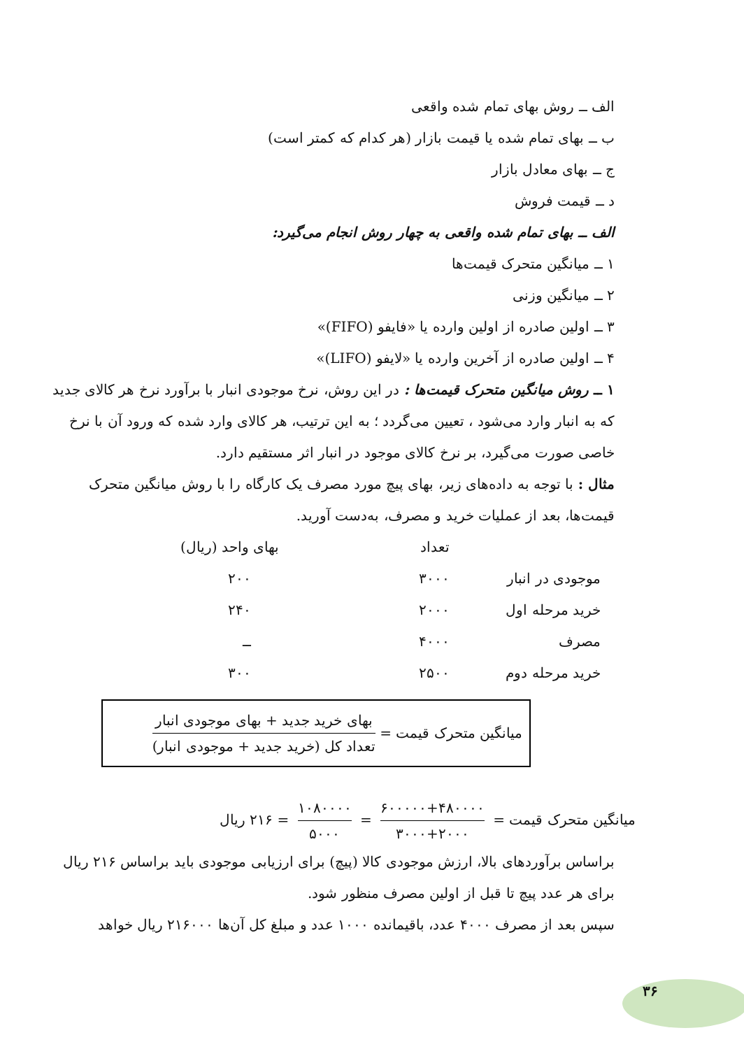الف ــ روش بهای تمام شده واقعی
ب ــ بهای تمام شده یا قیمت بازار (هر کدام که کمتر است)
ج ــ بهای معادل بازار
د ــ قیمت فروش
الف ــ بهای تمام شده واقعی به چهار روش انجام می‌گیرد:
۱ ــ میانگین متحرک قیمت‌ها
۲ ــ میانگین وزنی
۳ ــ اولین صادره از اولین وارده یا «فایفو (FIFO)»
۴ ــ اولین صادره از آخرین وارده یا «لایفو (LIFO)»
۱ ــ روش میانگین متحرک قیمت‌ها : در این روش، نرخ موجودی انبار با برآورد نرخ هر کالای جدید که به انبار وارد می‌شود ، تعیین می‌گردد ؛ به این ترتیب، هر کالای وارد شده که ورود آن با نرخ خاصی صورت می‌گیرد، بر نرخ کالای موجود در انبار اثر مستقیم دارد.
مثال : با توجه به داده‌های زیر، بهای پیچ مورد مصرف یک کارگاه را با روش میانگین متحرک قیمت‌ها، بعد از عملیات خرید و مصرف، به‌دست آورید.
| | تعداد | بهای واحد (ریال) |
| --- | --- | --- |
| موجودی در انبار | ۳۰۰۰ | ۲۰۰ |
| خرید مرحله اول | ۲۰۰۰ | ۲۴۰ |
| مصرف | ۴۰۰۰ | ــ |
| خرید مرحله دوم | ۲۵۰۰ | ۳۰۰ |
میانگین متحرک قیمت = بهای خرید جدید + بهای موجودی انبار تعداد کل (خرید جدید + موجودی انبار)
میانگین متحرک قیمت = ۶۰۰۰۰۰+۴۸۰۰۰۰ ۳۰۰۰+۲۰۰۰ = ۱۰۸۰۰۰۰ ۵۰۰۰ = ۲۱۶ ریال
براساس برآوردهای بالا، ارزش موجودی کالا (پیچ) برای ارزیابی موجودی باید براساس ۲۱۶ ریال برای هر عدد پیچ تا قبل از اولین مصرف منظور شود.
سپس بعد از مصرف ۴۰۰۰ عدد، باقیمانده ۱۰۰۰ عدد و مبلغ کل آن‌ها ۲۱۶۰۰۰ ریال خواهد
۳۶